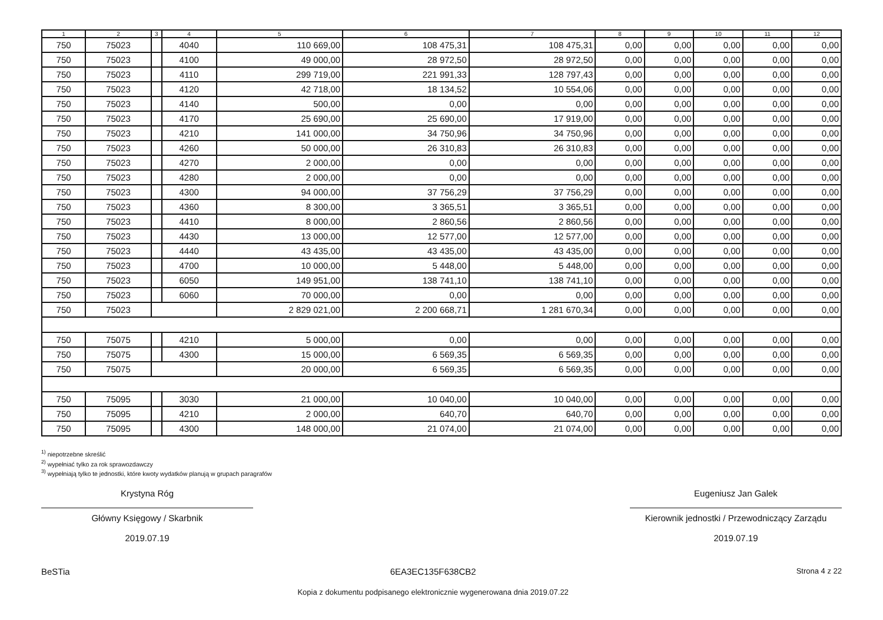| 1 | 2 | 3 | 4 | 5 | 6 | 7 | 8 | 9 | 10 | 11 | 12 |
| --- | --- | --- | --- | --- | --- | --- | --- | --- | --- | --- | --- |
| 750 | 75023 | | 4040 | 110 669,00 | 108 475,31 | 108 475,31 | 0,00 | 0,00 | 0,00 | 0,00 | 0,00 |
| 750 | 75023 | | 4100 | 49 000,00 | 28 972,50 | 28 972,50 | 0,00 | 0,00 | 0,00 | 0,00 | 0,00 |
| 750 | 75023 | | 4110 | 299 719,00 | 221 991,33 | 128 797,43 | 0,00 | 0,00 | 0,00 | 0,00 | 0,00 |
| 750 | 75023 | | 4120 | 42 718,00 | 18 134,52 | 10 554,06 | 0,00 | 0,00 | 0,00 | 0,00 | 0,00 |
| 750 | 75023 | | 4140 | 500,00 | 0,00 | 0,00 | 0,00 | 0,00 | 0,00 | 0,00 | 0,00 |
| 750 | 75023 | | 4170 | 25 690,00 | 25 690,00 | 17 919,00 | 0,00 | 0,00 | 0,00 | 0,00 | 0,00 |
| 750 | 75023 | | 4210 | 141 000,00 | 34 750,96 | 34 750,96 | 0,00 | 0,00 | 0,00 | 0,00 | 0,00 |
| 750 | 75023 | | 4260 | 50 000,00 | 26 310,83 | 26 310,83 | 0,00 | 0,00 | 0,00 | 0,00 | 0,00 |
| 750 | 75023 | | 4270 | 2 000,00 | 0,00 | 0,00 | 0,00 | 0,00 | 0,00 | 0,00 | 0,00 |
| 750 | 75023 | | 4280 | 2 000,00 | 0,00 | 0,00 | 0,00 | 0,00 | 0,00 | 0,00 | 0,00 |
| 750 | 75023 | | 4300 | 94 000,00 | 37 756,29 | 37 756,29 | 0,00 | 0,00 | 0,00 | 0,00 | 0,00 |
| 750 | 75023 | | 4360 | 8 300,00 | 3 365,51 | 3 365,51 | 0,00 | 0,00 | 0,00 | 0,00 | 0,00 |
| 750 | 75023 | | 4410 | 8 000,00 | 2 860,56 | 2 860,56 | 0,00 | 0,00 | 0,00 | 0,00 | 0,00 |
| 750 | 75023 | | 4430 | 13 000,00 | 12 577,00 | 12 577,00 | 0,00 | 0,00 | 0,00 | 0,00 | 0,00 |
| 750 | 75023 | | 4440 | 43 435,00 | 43 435,00 | 43 435,00 | 0,00 | 0,00 | 0,00 | 0,00 | 0,00 |
| 750 | 75023 | | 4700 | 10 000,00 | 5 448,00 | 5 448,00 | 0,00 | 0,00 | 0,00 | 0,00 | 0,00 |
| 750 | 75023 | | 6050 | 149 951,00 | 138 741,10 | 138 741,10 | 0,00 | 0,00 | 0,00 | 0,00 | 0,00 |
| 750 | 75023 | | 6060 | 70 000,00 | 0,00 | 0,00 | 0,00 | 0,00 | 0,00 | 0,00 | 0,00 |
| 750 | 75023 | | | 2 829 021,00 | 2 200 668,71 | 1 281 670,34 | 0,00 | 0,00 | 0,00 | 0,00 | 0,00 |
| 750 | 75075 | | 4210 | 5 000,00 | 0,00 | 0,00 | 0,00 | 0,00 | 0,00 | 0,00 | 0,00 |
| 750 | 75075 | | 4300 | 15 000,00 | 6 569,35 | 6 569,35 | 0,00 | 0,00 | 0,00 | 0,00 | 0,00 |
| 750 | 75075 | | | 20 000,00 | 6 569,35 | 6 569,35 | 0,00 | 0,00 | 0,00 | 0,00 | 0,00 |
| 750 | 75095 | | 3030 | 21 000,00 | 10 040,00 | 10 040,00 | 0,00 | 0,00 | 0,00 | 0,00 | 0,00 |
| 750 | 75095 | | 4210 | 2 000,00 | 640,70 | 640,70 | 0,00 | 0,00 | 0,00 | 0,00 | 0,00 |
| 750 | 75095 | | 4300 | 148 000,00 | 21 074,00 | 21 074,00 | 0,00 | 0,00 | 0,00 | 0,00 | 0,00 |
<sup>1)</sup> niepotrzebne skreślić
<sup>2)</sup> wypełniać tylko za rok sprawozdawczy
<sup>3)</sup> wypełniają tylko te jednostki, które kwoty wydatków planują w grupach paragrafów
Krystyna Róg
Główny Księgowy / Skarbnik
2019.07.19
Eugeniusz Jan Galek
Kierownik jednostki / Przewodniczący Zarządu
2019.07.19
BeSTia 6EA3EC135F638CB2
Kopia z dokumentu podpisanego elektronicznie wygenerowana dnia 2019.07.22
Strona 4 z 22